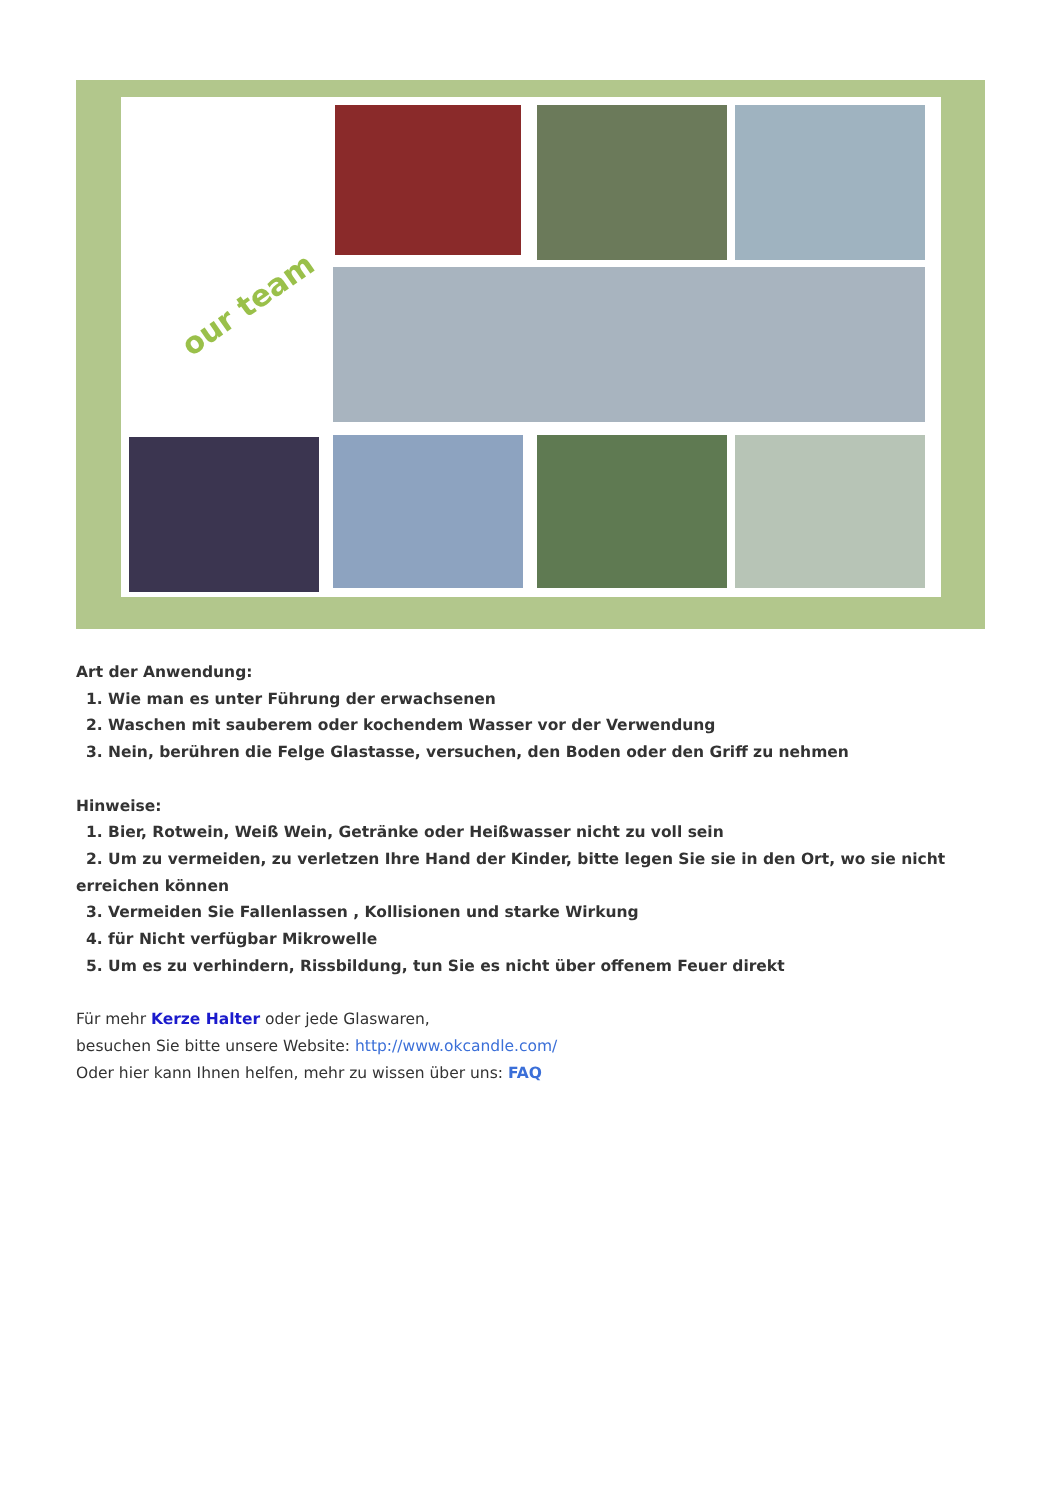our team
Art der Anwendung:
1. Wie man es unter Führung der erwachsenen
2. Waschen mit sauberem oder kochendem Wasser vor der Verwendung
3. Nein, berühren die Felge Glastasse, versuchen, den Boden oder den Griff zu nehmen
Hinweise:
1. Bier, Rotwein, Weiß Wein, Getränke oder Heißwasser nicht zu voll sein
2. Um zu vermeiden, zu verletzen Ihre Hand der Kinder, bitte legen Sie sie in den Ort, wo sie nicht
erreichen können
3. Vermeiden Sie Fallenlassen , Kollisionen und starke Wirkung
4. für Nicht verfügbar Mikrowelle
5. Um es zu verhindern, Rissbildung, tun Sie es nicht über offenem Feuer direkt
Für mehr Kerze Halter oder jede Glaswaren,
besuchen Sie bitte unsere Website: http://www.okcandle.com/
Oder hier kann Ihnen helfen, mehr zu wissen über uns: FAQ